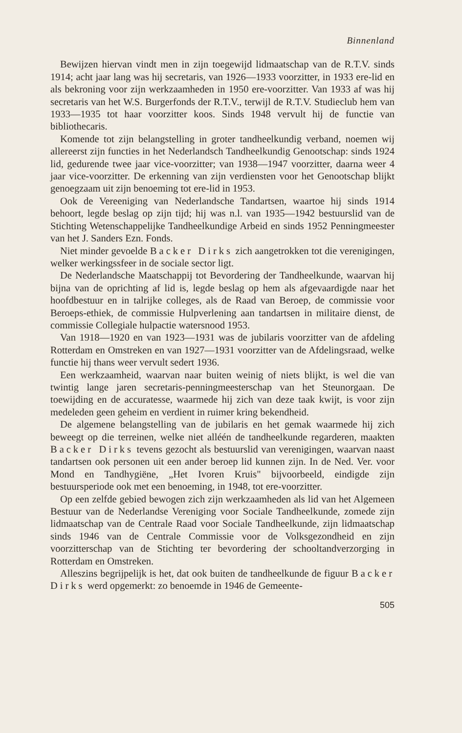Binnenland
Bewijzen hiervan vindt men in zijn toegewijd lidmaatschap van de R.T.V. sinds 1914; acht jaar lang was hij secretaris, van 1926—1933 voorzitter, in 1933 ere-lid en als bekroning voor zijn werkzaamheden in 1950 ere-voorzitter. Van 1933 af was hij secretaris van het W.S. Burgerfonds der R.T.V., terwijl de R.T.V. Studieclub hem van 1933—1935 tot haar voorzitter koos. Sinds 1948 vervult hij de functie van bibliothecaris.
Komende tot zijn belangstelling in groter tandheelkundig verband, noemen wij allereerst zijn functies in het Nederlandsch Tandheelkundig Genootschap: sinds 1924 lid, gedurende twee jaar vice-voorzitter; van 1938—1947 voorzitter, daarna weer 4 jaar vice-voorzitter. De erkenning van zijn verdiensten voor het Genootschap blijkt genoegzaam uit zijn benoeming tot ere-lid in 1953.
Ook de Vereeniging van Nederlandsche Tandartsen, waartoe hij sinds 1914 behoort, legde beslag op zijn tijd; hij was n.l. van 1935—1942 bestuurslid van de Stichting Wetenschappelijke Tandheelkundige Arbeid en sinds 1952 Penningmeester van het J. Sanders Ezn. Fonds.
Niet minder gevoelde Backer Dirks zich aangetrokken tot die verenigingen, welker werkingssfeer in de sociale sector ligt.
De Nederlandsche Maatschappij tot Bevordering der Tandheelkunde, waarvan hij bijna van de oprichting af lid is, legde beslag op hem als afgevaardigde naar het hoofdbestuur en in talrijke colleges, als de Raad van Beroep, de commissie voor Beroeps-ethiek, de commissie Hulpverlening aan tandartsen in militaire dienst, de commissie Collegiale hulpactie watersnood 1953.
Van 1918—1920 en van 1923—1931 was de jubilaris voorzitter van de afdeling Rotterdam en Omstreken en van 1927—1931 voorzitter van de Afdelingsraad, welke functie hij thans weer vervult sedert 1936.
Een werkzaamheid, waarvan naar buiten weinig of niets blijkt, is wel die van twintig lange jaren secretaris-penningmeesterschap van het Steunorgaan. De toewijding en de accuratesse, waarmede hij zich van deze taak kwijt, is voor zijn medeleden geen geheim en verdient in ruimer kring bekendheid.
De algemene belangstelling van de jubilaris en het gemak waarmede hij zich beweegt op die terreinen, welke niet alléén de tandheelkunde regarderen, maakten Backer Dirks tevens gezocht als bestuurslid van verenigingen, waarvan naast tandartsen ook personen uit een ander beroep lid kunnen zijn. In de Ned. Ver. voor Mond en Tandhygiëne, „Het Ivoren Kruis" bijvoorbeeld, eindigde zijn bestuursperiode ook met een benoeming, in 1948, tot ere-voorzitter.
Op een zelfde gebied bewogen zich zijn werkzaamheden als lid van het Algemeen Bestuur van de Nederlandse Vereniging voor Sociale Tandheelkunde, zomede zijn lidmaatschap van de Centrale Raad voor Sociale Tandheelkunde, zijn lidmaatschap sinds 1946 van de Centrale Commissie voor de Volksgezondheid en zijn voorzitterschap van de Stichting ter bevordering der schooltandverzorging in Rotterdam en Omstreken.
Alleszins begrijpelijk is het, dat ook buiten de tandheelkunde de figuur Backer Dirks werd opgemerkt: zo benoemde in 1946 de Gemeente-
505